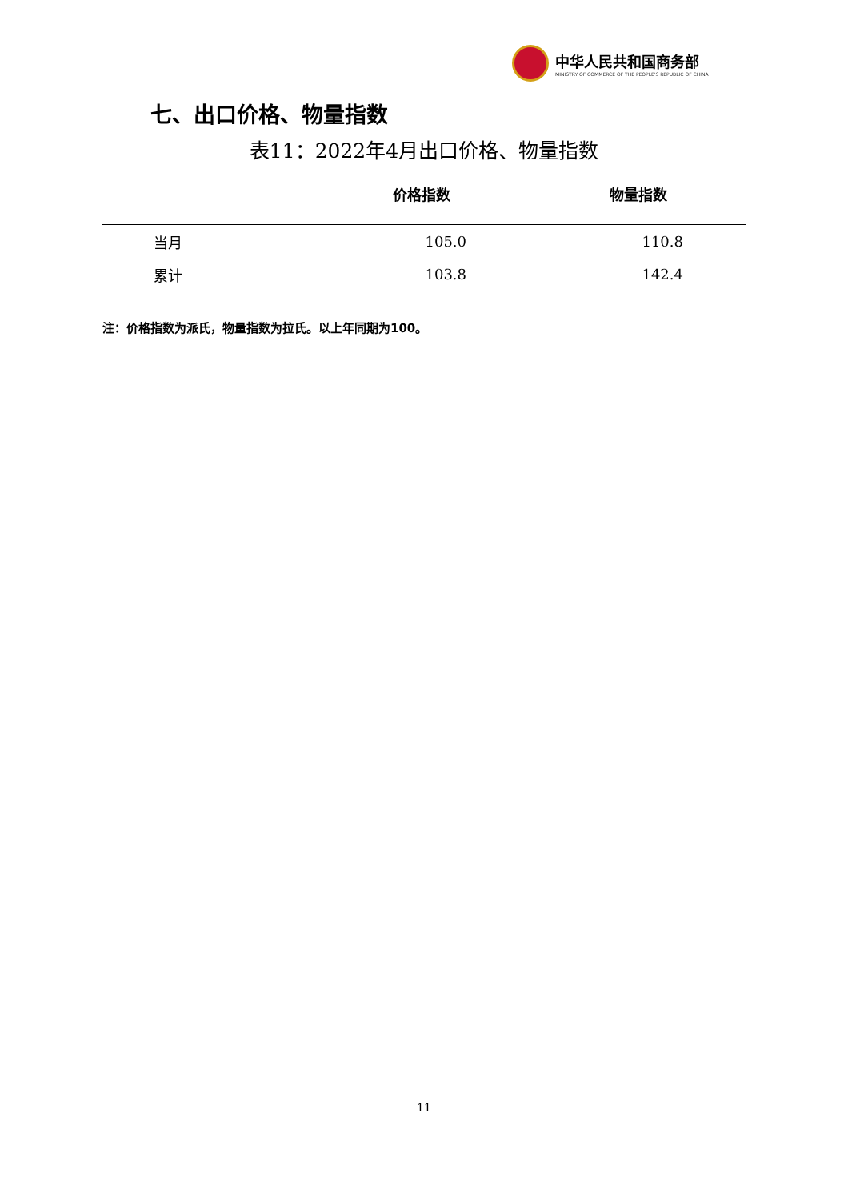中华人民共和国商务部
MINISTRY OF COMMERCE OF THE PEOPLE'S REPUBLIC OF CHINA
七、出口价格、物量指数
表11：2022年4月出口价格、物量指数
| | 价格指数 | 物量指数 |
| --- | --- | --- |
| 当月 | 105.0 | 110.8 |
| 累计 | 103.8 | 142.4 |
注：价格指数为派氏，物量指数为拉氏。以上年同期为100。
11